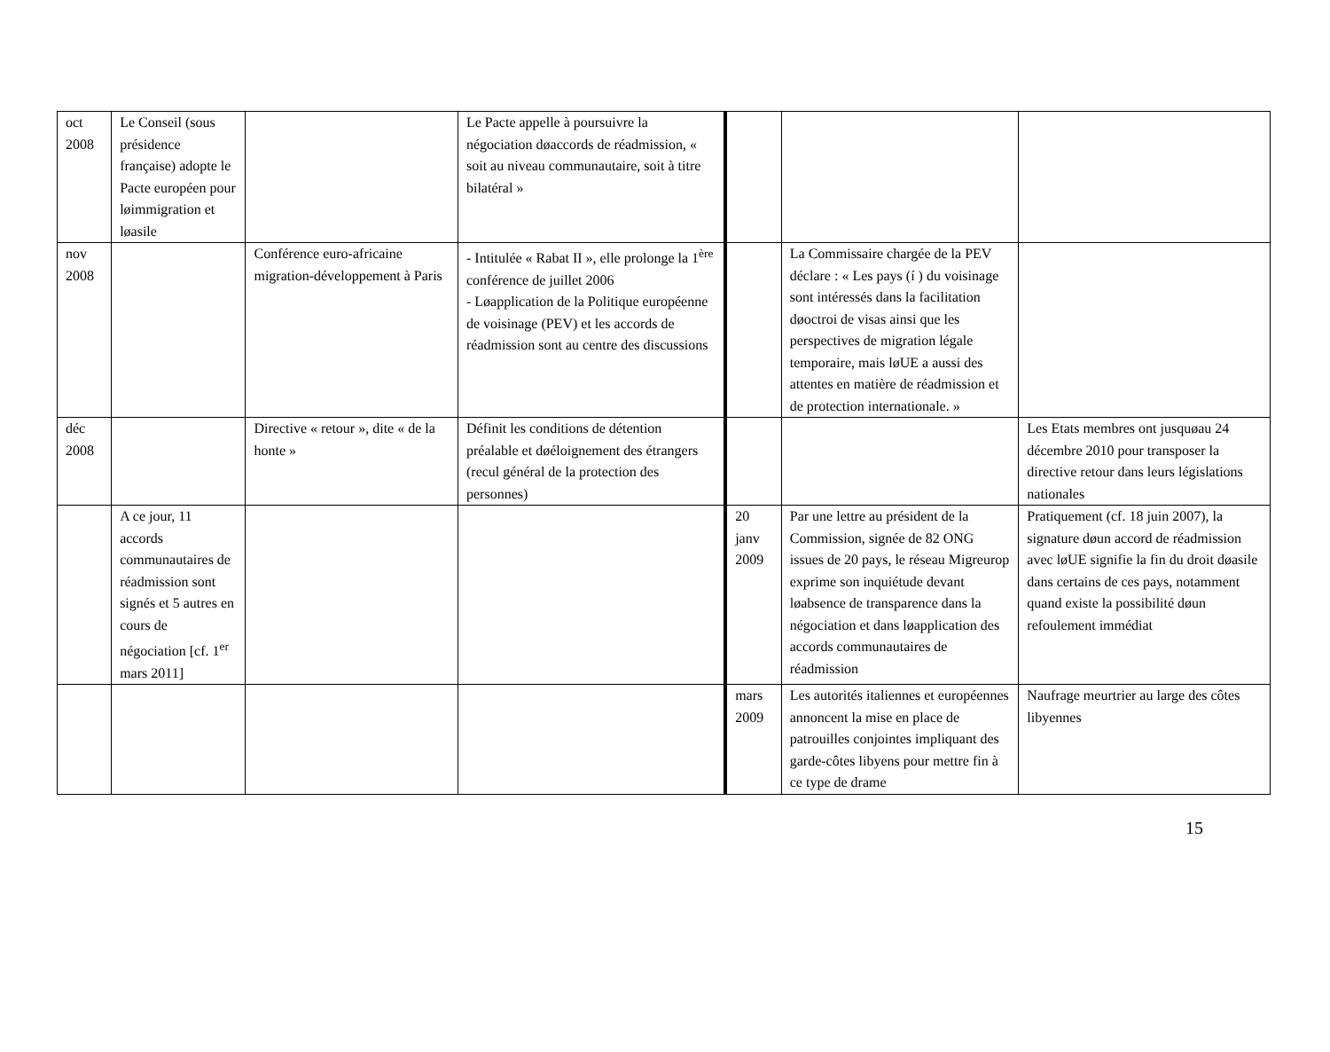| oct 2008 | Le Conseil (sous présidence française) adopte le Pacte européen pour løimmigration et løasile | | Le Pacte appelle à poursuivre la négociation døaccords de réadmission, « soit au niveau communautaire, soit à titre bilatéral » | | | |
| nov 2008 | | Conférence euro-africaine migration-développement à Paris | - Intitulée « Rabat II », elle prolonge la 1<sup>ère</sup> conférence de juillet 2006 - Løapplication de la Politique européenne de voisinage (PEV) et les accords de réadmission sont au centre des discussions | | La Commissaire chargée de la PEV déclare : « Les pays (í ) du voisinage sont intéressés dans la facilitation døoctroi de visas ainsi que les perspectives de migration légale temporaire, mais løUE a aussi des attentes en matière de réadmission et de protection internationale. » | |
| déc 2008 | | Directive « retour », dite « de la honte » | Définit les conditions de détention préalable et døéloignement des étrangers (recul général de la protection des personnes) | | | Les Etats membres ont jusquøau 24 décembre 2010 pour transposer la directive retour dans leurs législations nationales |
| | A ce jour, 11 accords communautaires de réadmission sont signés et 5 autres en cours de négociation [cf. 1<sup>er</sup> mars 2011] | | | 20 janv 2009 | Par une lettre au président de la Commission, signée de 82 ONG issues de 20 pays, le réseau Migreurop exprime son inquiétude devant løabsence de transparence dans la négociation et dans løapplication des accords communautaires de réadmission | Pratiquement (cf. 18 juin 2007), la signature døun accord de réadmission avec løUE signifie la fin du droit døasile dans certains de ces pays, notamment quand existe la possibilité døun refoulement immédiat |
| | | | | mars 2009 | Les autorités italiennes et européennes annoncent la mise en place de patrouilles conjointes impliquant des garde-côtes libyens pour mettre fin à ce type de drame | Naufrage meurtrier au large des côtes libyennes |
15